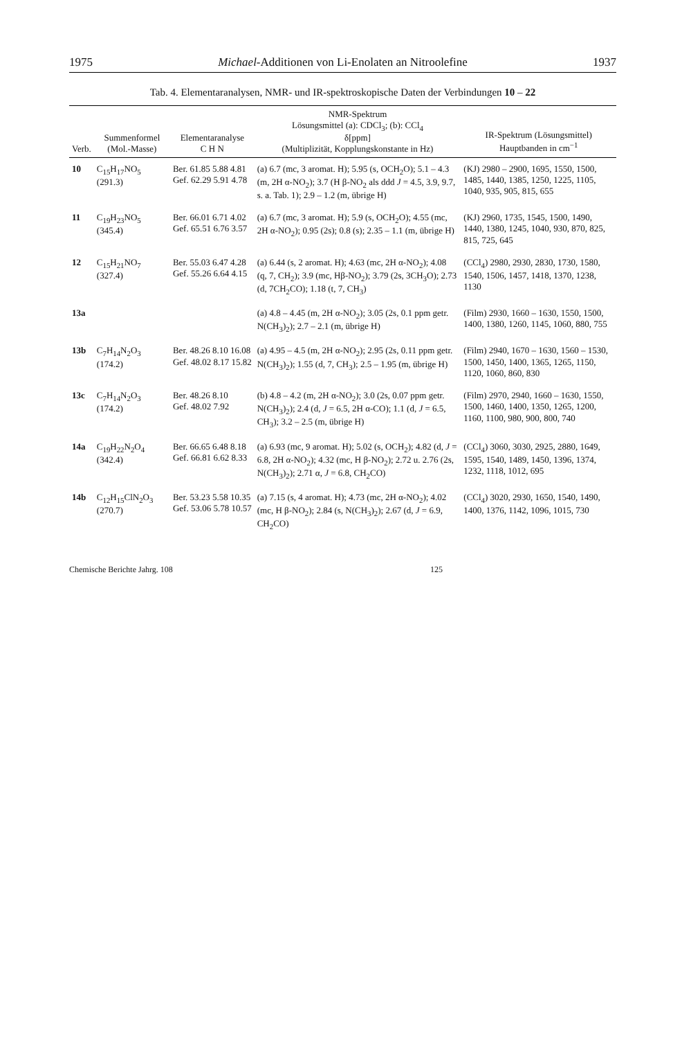1975 Michael-Additionen von Li-Enolaten an Nitroolefine 1937
Tab. 4. Elementaranalysen, NMR- und IR-spektroskopische Daten der Verbindungen 10 – 22
| Verb. | Summenformel (Mol.-Masse) | Elementaranalyse C H N | NMR-Spektrum Lösungsmittel (a): CDCl<sub>3</sub>; (b): CCl<sub>4</sub> δ[ppm] (Multiplizität, Kopplungskonstante in Hz) | IR-Spektrum (Lösungsmittel) Hauptbanden in cm<sup>−1</sup> |
| --- | --- | --- | --- | --- |
| 10 | C<sub>15</sub>H<sub>17</sub>NO<sub>5</sub> (291.3) | Ber. 61.85 5.88 4.81 Gef. 62.29 5.91 4.78 | (a) 6.7 (mc, 3 aromat. H); 5.95 (s, OCH<sub>2</sub>O); 5.1 – 4.3 (m, 2H α-NO<sub>2</sub>); 3.7 (H β-NO<sub>2</sub> als ddd J = 4.5, 3.9, 9.7, s. a. Tab. 1); 2.9 – 1.2 (m, übrige H) | (KJ) 2980 – 2900, 1695, 1550, 1500, 1485, 1440, 1385, 1250, 1225, 1105, 1040, 935, 905, 815, 655 |
| 11 | C<sub>19</sub>H<sub>23</sub>NO<sub>5</sub> (345.4) | Ber. 66.01 6.71 4.02 Gef. 65.51 6.76 3.57 | (a) 6.7 (mc, 3 aromat. H); 5.9 (s, OCH<sub>2</sub>O); 4.55 (mc, 2H α-NO<sub>2</sub>); 0.95 (2s); 0.8 (s); 2.35 – 1.1 (m, übrige H) | (KJ) 2960, 1735, 1545, 1500, 1490, 1440, 1380, 1245, 1040, 930, 870, 825, 815, 725, 645 |
| 12 | C<sub>15</sub>H<sub>21</sub>NO<sub>7</sub> (327.4) | Ber. 55.03 6.47 4.28 Gef. 55.26 6.64 4.15 | (a) 6.44 (s, 2 aromat. H); 4.63 (mc, 2H α-NO<sub>2</sub>); 4.08 (q, 7, CH<sub>2</sub>); 3.9 (mc, Hβ-NO<sub>2</sub>); 3.79 (2s, 3CH<sub>3</sub>O); 2.73 (d, 7CH<sub>2</sub>CO); 1.18 (t, 7, CH<sub>3</sub>) | (CCl<sub>4</sub>) 2980, 2930, 2830, 1730, 1580, 1540, 1506, 1457, 1418, 1370, 1238, 1130 |
| 13a | | | (a) 4.8 – 4.45 (m, 2H α-NO<sub>2</sub>); 3.05 (2s, 0.1 ppm getr. N(CH<sub>3</sub>)<sub>2</sub>); 2.7 – 2.1 (m, übrige H) | (Film) 2930, 1660 – 1630, 1550, 1500, 1400, 1380, 1260, 1145, 1060, 880, 755 |
| 13b | C<sub>7</sub>H<sub>14</sub>N<sub>2</sub>O<sub>3</sub> (174.2) | Ber. 48.26 8.10 16.08 Gef. 48.02 8.17 15.82 | (a) 4.95 – 4.5 (m, 2H α-NO<sub>2</sub>); 2.95 (2s, 0.11 ppm getr. N(CH<sub>3</sub>)<sub>2</sub>); 1.55 (d, 7, CH<sub>3</sub>); 2.5 – 1.95 (m, übrige H) | (Film) 2940, 1670 – 1630, 1560 – 1530, 1500, 1450, 1400, 1365, 1265, 1150, 1120, 1060, 860, 830 |
| 13c | C<sub>7</sub>H<sub>14</sub>N<sub>2</sub>O<sub>3</sub> (174.2) | Ber. 48.26 8.10 Gef. 48.02 7.92 | (b) 4.8 – 4.2 (m, 2H α-NO<sub>2</sub>); 3.0 (2s, 0.07 ppm getr. N(CH<sub>3</sub>)<sub>2</sub>); 2.4 (d, J = 6.5, 2H α-CO); 1.1 (d, J = 6.5, CH<sub>3</sub>); 3.2 – 2.5 (m, übrige H) | (Film) 2970, 2940, 1660 – 1630, 1550, 1500, 1460, 1400, 1350, 1265, 1200, 1160, 1100, 980, 900, 800, 740 |
| 14a | C<sub>19</sub>H<sub>22</sub>N<sub>2</sub>O<sub>4</sub> (342.4) | Ber. 66.65 6.48 8.18 Gef. 66.81 6.62 8.33 | (a) 6.93 (mc, 9 aromat. H); 5.02 (s, OCH<sub>2</sub>); 4.82 (d, J = 6.8, 2H α-NO<sub>2</sub>); 4.32 (mc, H β-NO<sub>2</sub>); 2.72 u. 2.76 (2s, N(CH<sub>3</sub>)<sub>2</sub>); 2.71 α, J = 6.8, CH<sub>2</sub>CO) | (CCl<sub>4</sub>) 3060, 3030, 2925, 2880, 1649, 1595, 1540, 1489, 1450, 1396, 1374, 1232, 1118, 1012, 695 |
| 14b | C<sub>12</sub>H<sub>15</sub>ClN<sub>2</sub>O<sub>3</sub> (270.7) | Ber. 53.23 5.58 10.35 Gef. 53.06 5.78 10.57 | (a) 7.15 (s, 4 aromat. H); 4.73 (mc, 2H α-NO<sub>2</sub>); 4.02 (mc, H β-NO<sub>2</sub>); 2.84 (s, N(CH<sub>3</sub>)<sub>2</sub>); 2.67 (d, J = 6.9, CH<sub>2</sub>CO) | (CCl<sub>4</sub>) 3020, 2930, 1650, 1540, 1490, 1400, 1376, 1142, 1096, 1015, 730 |
Chemische Berichte Jahrg. 108 125